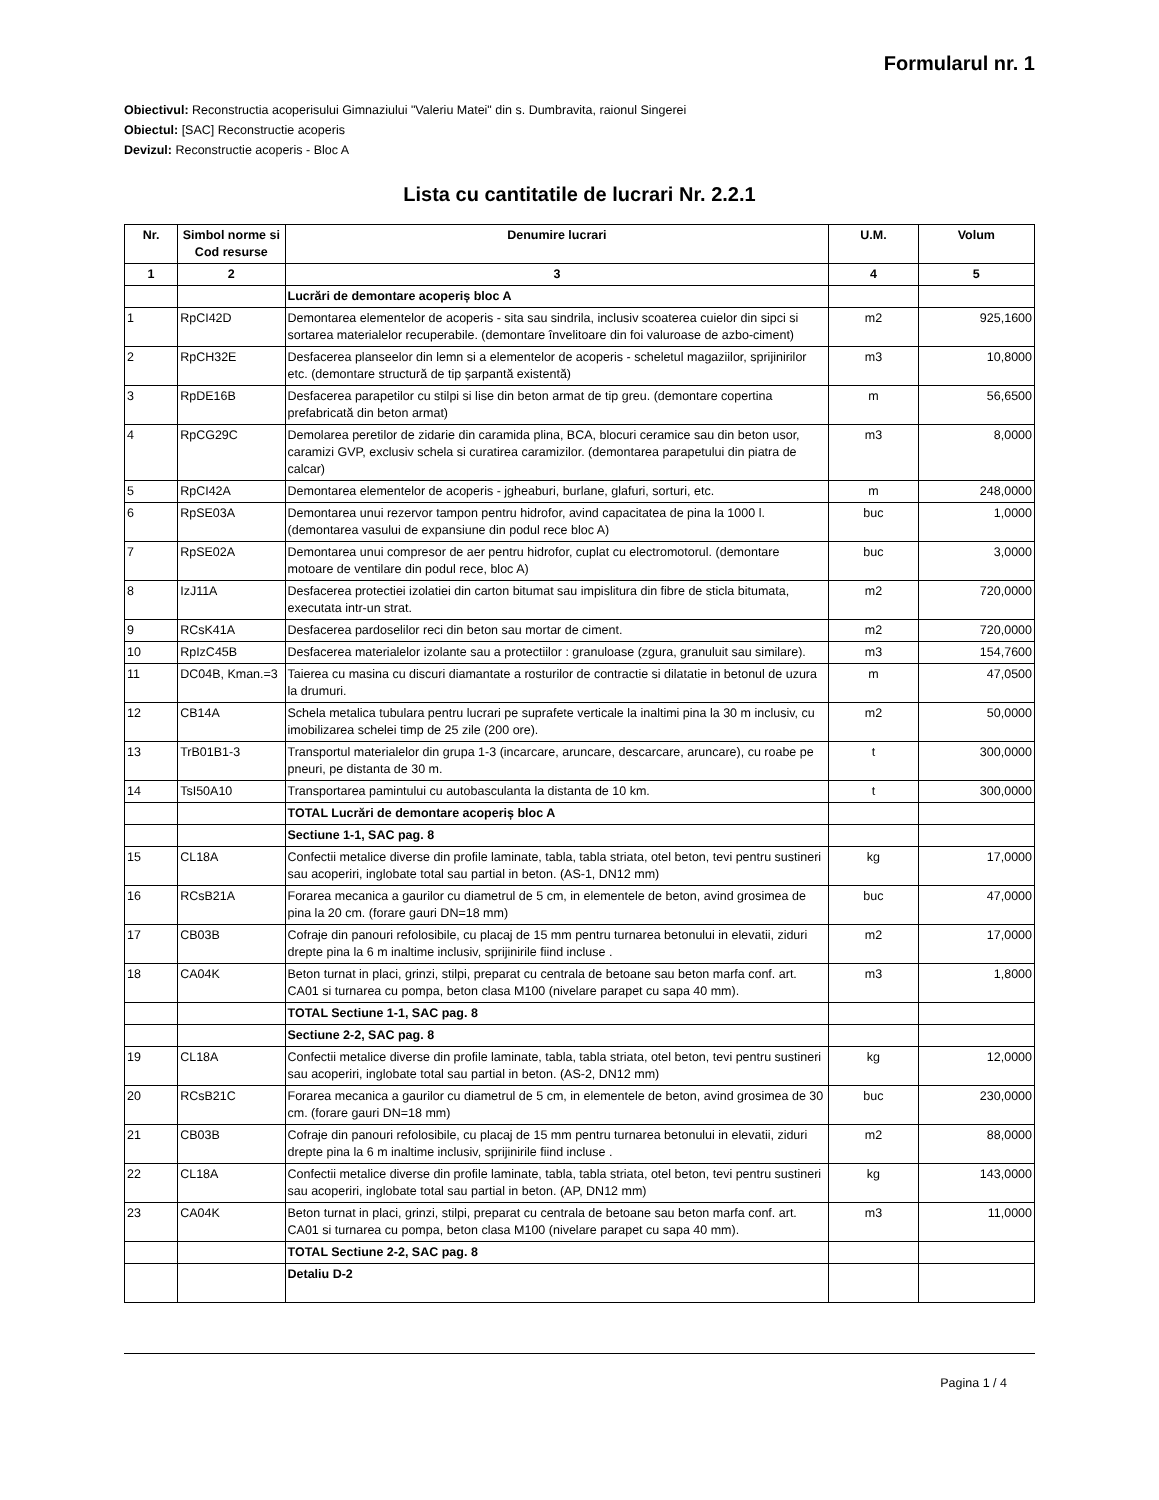Formularul nr. 1
Obiectivul: Reconstructia acoperisului Gimnaziului "Valeriu Matei" din s. Dumbravita, raionul Singerei
Obiectul: [SAC] Reconstructie acoperis
Devizul: Reconstructie acoperis - Bloc A
Lista cu cantitatile de lucrari Nr. 2.2.1
| Nr. | Simbol norme si Cod resurse | Denumire lucrari | U.M. | Volum |
| --- | --- | --- | --- | --- |
| 1 | 2 | 3 | 4 | 5 |
| | | Lucrări de demontare acoperiș bloc A | | |
| 1 | RpCI42D | Demontarea elementelor de acoperis - sita sau sindrila, inclusiv scoaterea cuielor din sipci si sortarea materialelor recuperabile. (demontare învelitoare din foi valuroase de azbo-ciment) | m2 | 925,1600 |
| 2 | RpCH32E | Desfacerea planseelor din lemn si a elementelor de acoperis - scheletul magaziilor, sprijinirilor etc. (demontare structură de tip șarpantă existentă) | m3 | 10,8000 |
| 3 | RpDE16B | Desfacerea parapetilor cu stilpi si lise din beton armat de tip greu. (demontare copertina prefabricată din beton armat) | m | 56,6500 |
| 4 | RpCG29C | Demolarea peretilor de zidarie din caramida plina, BCA, blocuri ceramice sau din beton usor, caramizi GVP, exclusiv schela si curatirea caramizilor. (demontarea parapetului din piatra de calcar) | m3 | 8,0000 |
| 5 | RpCI42A | Demontarea elementelor de acoperis - jgheaburi, burlane, glafuri, sorturi, etc. | m | 248,0000 |
| 6 | RpSE03A | Demontarea unui rezervor tampon pentru hidrofor, avind capacitatea de pina la 1000 l. (demontarea vasului de expansiune din podul rece bloc A) | buc | 1,0000 |
| 7 | RpSE02A | Demontarea unui compresor de aer pentru hidrofor, cuplat cu electromotorul. (demontare motoare de ventilare din podul rece, bloc A) | buc | 3,0000 |
| 8 | IzJ11A | Desfacerea protectiei izolatiei din carton bitumat sau impislitura din fibre de sticla bitumata, executata intr-un strat. | m2 | 720,0000 |
| 9 | RCsK41A | Desfacerea pardoselilor reci din beton sau mortar de ciment. | m2 | 720,0000 |
| 10 | RpIzC45B | Desfacerea materialelor izolante sau a protectiilor : granuloase (zgura, granuluit sau similare). | m3 | 154,7600 |
| 11 | DC04B, Kman.=3 | Taierea cu masina cu discuri diamantate a rosturilor de contractie si dilatatie in betonul de uzura la drumuri. | m | 47,0500 |
| 12 | CB14A | Schela metalica tubulara pentru lucrari pe suprafete verticale la inaltimi pina la 30 m inclusiv, cu imobilizarea schelei timp de 25 zile (200 ore). | m2 | 50,0000 |
| 13 | TrB01B1-3 | Transportul materialelor din grupa 1-3 (incarcare, aruncare, descarcare, aruncare), cu roabe pe pneuri, pe distanta de 30 m. | t | 300,0000 |
| 14 | TsI50A10 | Transportarea pamintului cu autobasculanta la distanta de 10 km. | t | 300,0000 |
| | | TOTAL Lucrări de demontare acoperiș bloc A | | |
| | | Sectiune 1-1, SAC pag. 8 | | |
| 15 | CL18A | Confectii metalice diverse din profile laminate, tabla, tabla striata, otel beton, tevi pentru sustineri sau acoperiri, inglobate total sau partial in beton. (AS-1, DN12 mm) | kg | 17,0000 |
| 16 | RCsB21A | Forarea mecanica a gaurilor cu diametrul de 5 cm, in elementele de beton, avind grosimea de pina la 20 cm. (forare gauri DN=18 mm) | buc | 47,0000 |
| 17 | CB03B | Cofraje din panouri refolosibile, cu placaj de 15 mm pentru turnarea betonului in elevatii, ziduri drepte pina la 6 m inaltime inclusiv, sprijinirile fiind incluse . | m2 | 17,0000 |
| 18 | CA04K | Beton turnat in placi, grinzi, stilpi, preparat cu centrala de betoane sau beton marfa conf. art. CA01 si turnarea cu pompa, beton clasa M100 (nivelare parapet cu sapa 40 mm). | m3 | 1,8000 |
| | | TOTAL Sectiune 1-1, SAC pag. 8 | | |
| | | Sectiune 2-2, SAC pag. 8 | | |
| 19 | CL18A | Confectii metalice diverse din profile laminate, tabla, tabla striata, otel beton, tevi pentru sustineri sau acoperiri, inglobate total sau partial in beton. (AS-2, DN12 mm) | kg | 12,0000 |
| 20 | RCsB21C | Forarea mecanica a gaurilor cu diametrul de 5 cm, in elementele de beton, avind grosimea de 30 cm. (forare gauri DN=18 mm) | buc | 230,0000 |
| 21 | CB03B | Cofraje din panouri refolosibile, cu placaj de 15 mm pentru turnarea betonului in elevatii, ziduri drepte pina la 6 m inaltime inclusiv, sprijinirile fiind incluse . | m2 | 88,0000 |
| 22 | CL18A | Confectii metalice diverse din profile laminate, tabla, tabla striata, otel beton, tevi pentru sustineri sau acoperiri, inglobate total sau partial in beton. (AP, DN12 mm) | kg | 143,0000 |
| 23 | CA04K | Beton turnat in placi, grinzi, stilpi, preparat cu centrala de betoane sau beton marfa conf. art. CA01 si turnarea cu pompa, beton clasa M100 (nivelare parapet cu sapa 40 mm). | m3 | 11,0000 |
| | | TOTAL Sectiune 2-2, SAC pag. 8 | | |
| | | Detaliu D-2 | | |
Pagina 1 / 4